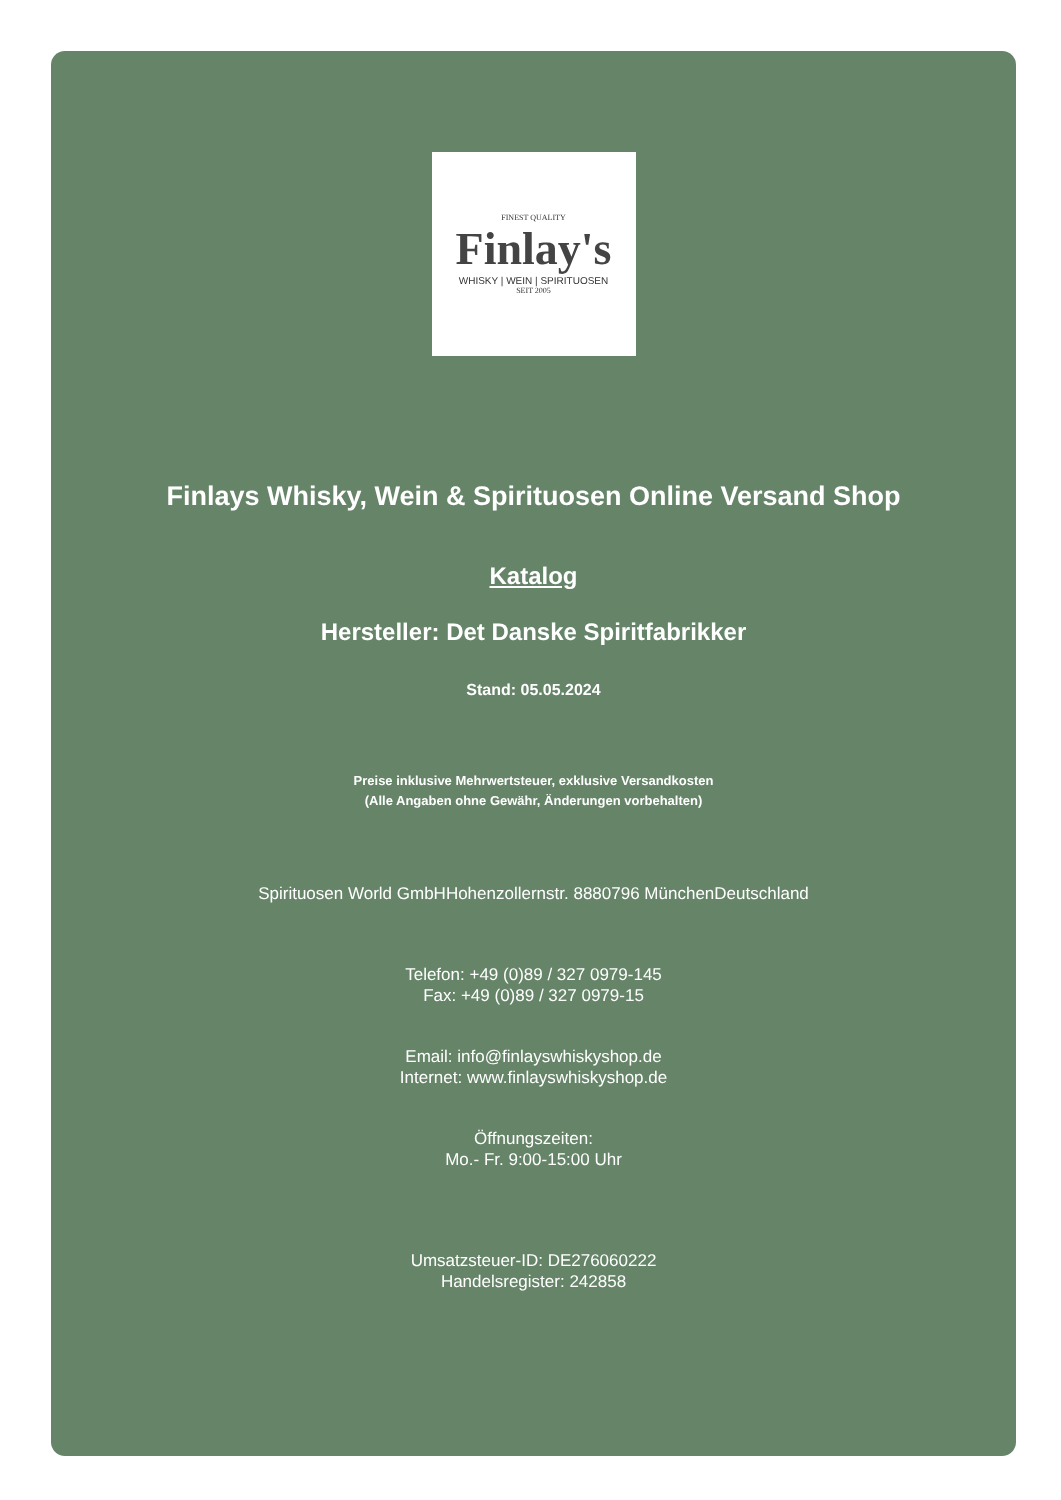FINEST QUALITY
Finlay's
WHISKY | WEIN | SPIRITUOSEN
SEIT 2005
Finlays Whisky, Wein & Spirituosen Online Versand Shop
Katalog
Hersteller: Det Danske Spiritfabrikker
Stand: 05.05.2024
Preise inklusive Mehrwertsteuer, exklusive Versandkosten
(Alle Angaben ohne Gewähr, Änderungen vorbehalten)
Spirituosen World GmbHHohenzollernstr. 8880796 MünchenDeutschland
Telefon: +49 (0)89 / 327 0979-145
Fax: +49 (0)89 / 327 0979-15
Email: info@finlayswhiskyshop.de
Internet: www.finlayswhiskyshop.de
Öffnungszeiten:
Mo.- Fr. 9:00-15:00 Uhr
Umsatzsteuer-ID: DE276060222
Handelsregister: 242858